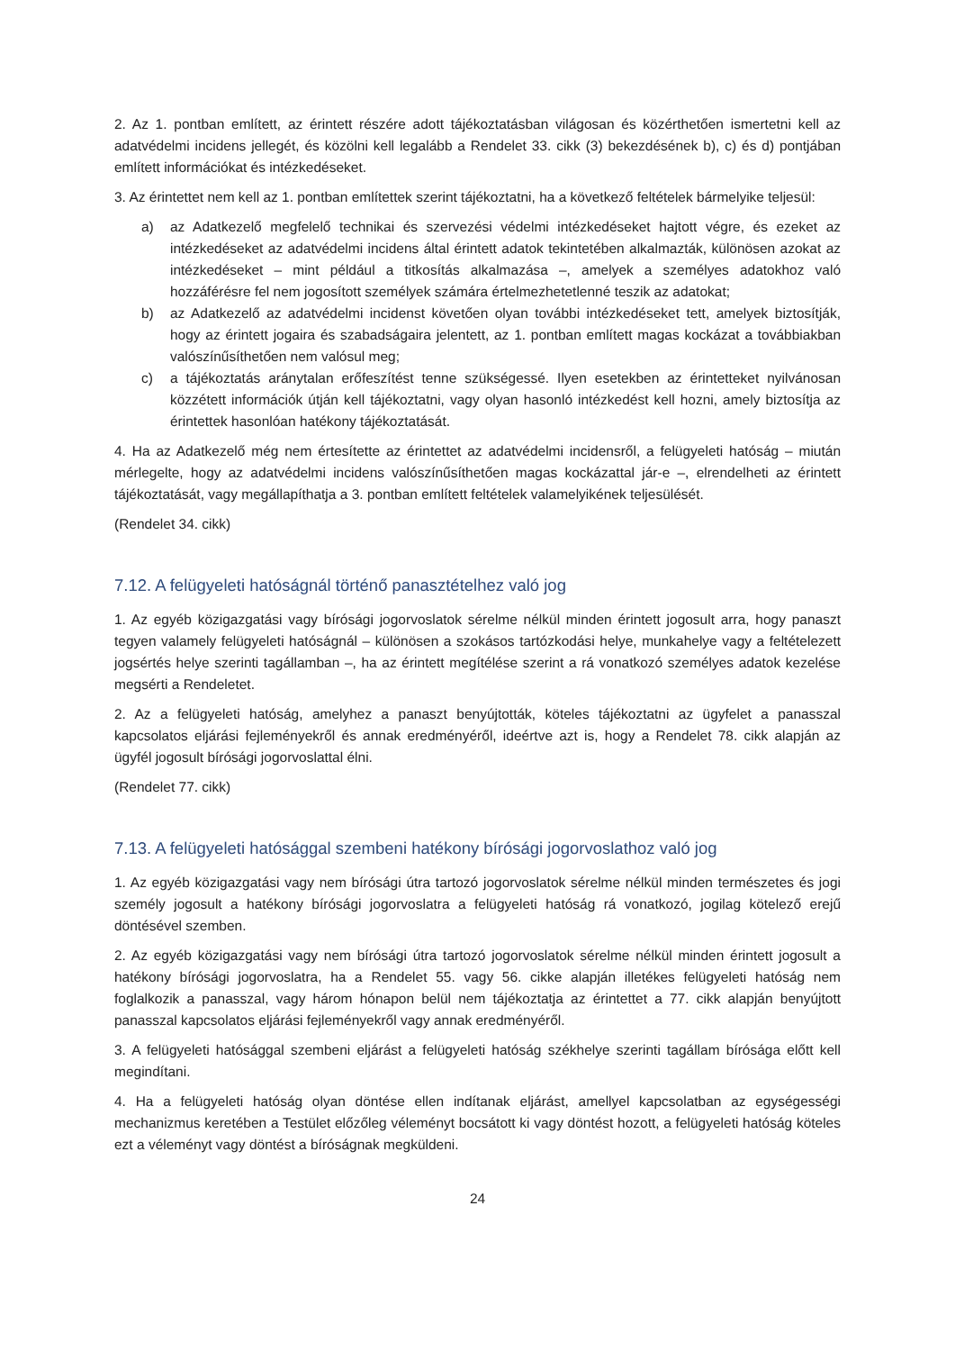2. Az 1. pontban említett, az érintett részére adott tájékoztatásban világosan és közérthetően ismertetni kell az adatvédelmi incidens jellegét, és közölni kell legalább a Rendelet 33. cikk (3) bekezdésének b), c) és d) pontjában említett információkat és intézkedéseket.
3. Az érintettet nem kell az 1. pontban említettek szerint tájékoztatni, ha a következő feltételek bármelyike teljesül:
a) az Adatkezelő megfelelő technikai és szervezési védelmi intézkedéseket hajtott végre, és ezeket az intézkedéseket az adatvédelmi incidens által érintett adatok tekintetében alkalmazták, különösen azokat az intézkedéseket – mint például a titkosítás alkalmazása –, amelyek a személyes adatokhoz való hozzáférésre fel nem jogosított személyek számára értelmezhetetlenné teszik az adatokat;
b) az Adatkezelő az adatvédelmi incidenst követően olyan további intézkedéseket tett, amelyek biztosítják, hogy az érintett jogaira és szabadságaira jelentett, az 1. pontban említett magas kockázat a továbbiakban valószínűsíthetően nem valósul meg;
c) a tájékoztatás aránytalan erőfeszítést tenne szükségessé. Ilyen esetekben az érintetteket nyilvánosan közzétett információk útján kell tájékoztatni, vagy olyan hasonló intézkedést kell hozni, amely biztosítja az érintettek hasonlóan hatékony tájékoztatását.
4. Ha az Adatkezelő még nem értesítette az érintettet az adatvédelmi incidensről, a felügyeleti hatóság – miután mérlegelte, hogy az adatvédelmi incidens valószínűsíthetően magas kockázattal jár-e –, elrendelheti az érintett tájékoztatását, vagy megállapíthatja a 3. pontban említett feltételek valamelyikének teljesülését.
(Rendelet 34. cikk)
7.12. A felügyeleti hatóságnál történő panasztételhez való jog
1. Az egyéb közigazgatási vagy bírósági jogorvoslatok sérelme nélkül minden érintett jogosult arra, hogy panaszt tegyen valamely felügyeleti hatóságnál – különösen a szokásos tartózkodási helye, munkahelye vagy a feltételezett jogsértés helye szerinti tagállamban –, ha az érintett megítélése szerint a rá vonatkozó személyes adatok kezelése megsérti a Rendeletet.
2. Az a felügyeleti hatóság, amelyhez a panaszt benyújtották, köteles tájékoztatni az ügyfelet a panasszal kapcsolatos eljárási fejleményekről és annak eredményéről, ideértve azt is, hogy a Rendelet 78. cikk alapján az ügyfél jogosult bírósági jogorvoslattal élni.
(Rendelet 77. cikk)
7.13. A felügyeleti hatósággal szembeni hatékony bírósági jogorvoslathoz való jog
1. Az egyéb közigazgatási vagy nem bírósági útra tartozó jogorvoslatok sérelme nélkül minden természetes és jogi személy jogosult a hatékony bírósági jogorvoslatra a felügyeleti hatóság rá vonatkozó, jogilag kötelező erejű döntésével szemben.
2. Az egyéb közigazgatási vagy nem bírósági útra tartozó jogorvoslatok sérelme nélkül minden érintett jogosult a hatékony bírósági jogorvoslatra, ha a Rendelet 55. vagy 56. cikke alapján illetékes felügyeleti hatóság nem foglalkozik a panasszal, vagy három hónapon belül nem tájékoztatja az érintettet a 77. cikk alapján benyújtott panasszal kapcsolatos eljárási fejleményekről vagy annak eredményéről.
3. A felügyeleti hatósággal szembeni eljárást a felügyeleti hatóság székhelye szerinti tagállam bírósága előtt kell megindítani.
4. Ha a felügyeleti hatóság olyan döntése ellen indítanak eljárást, amellyel kapcsolatban az egységességi mechanizmus keretében a Testület előzőleg véleményt bocsátott ki vagy döntést hozott, a felügyeleti hatóság köteles ezt a véleményt vagy döntést a bíróságnak megküldeni.
24